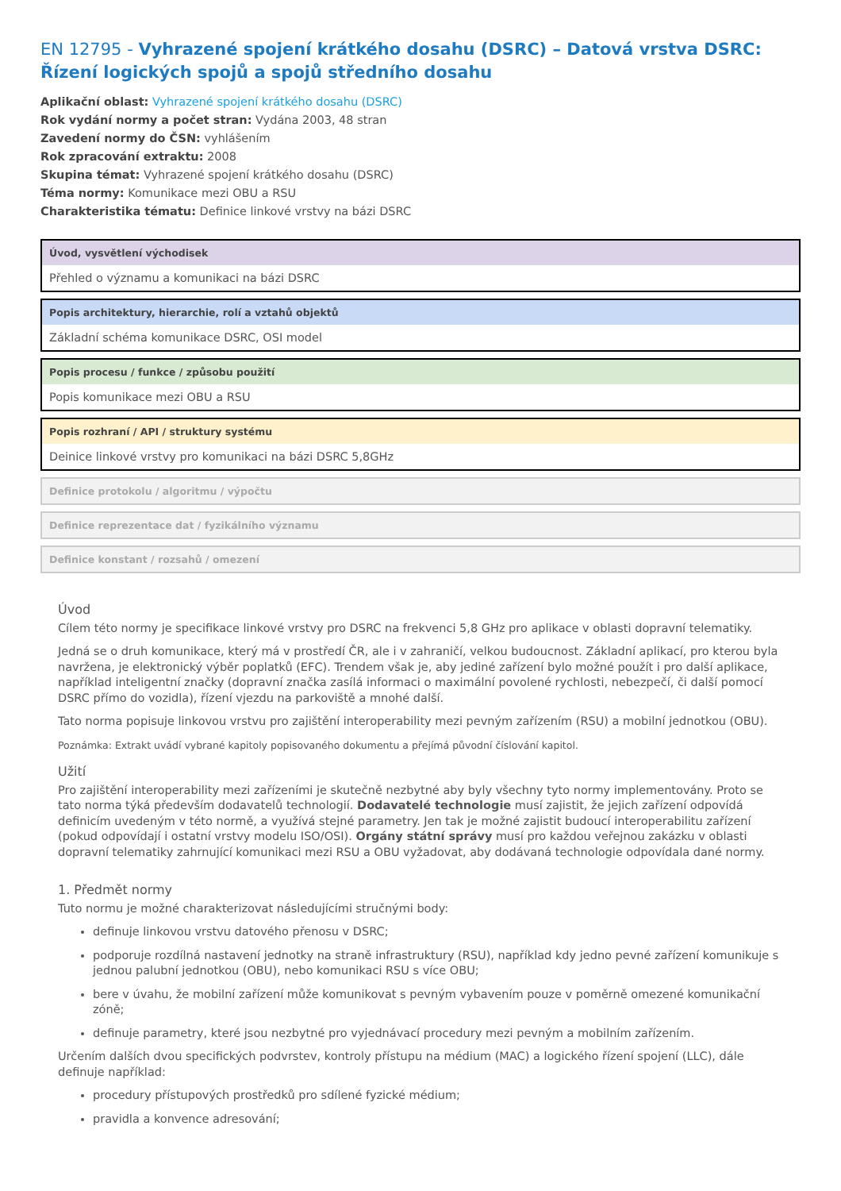EN 12795 - Vyhrazené spojení krátkého dosahu (DSRC) – Datová vrstva DSRC: Řízení logických spojů a spojů středního dosahu
Aplikační oblast: Vyhrazené spojení krátkého dosahu (DSRC)
Rok vydání normy a počet stran: Vydána 2003, 48 stran
Zavedení normy do ČSN: vyhlášením
Rok zpracování extraktu: 2008
Skupina témat: Vyhrazené spojení krátkého dosahu (DSRC)
Téma normy: Komunikace mezi OBU a RSU
Charakteristika tématu: Definice linkové vrstvy na bázi DSRC
Úvod, vysvětlení východisek
Přehled o významu a komunikaci na bázi DSRC
Popis architektury, hierarchie, rolí a vztahů objektů
Základní schéma komunikace DSRC, OSI model
Popis procesu / funkce / způsobu použití
Popis komunikace mezi OBU a RSU
Popis rozhraní / API / struktury systému
Deinice linkové vrstvy pro komunikaci na bázi DSRC 5,8GHz
Definice protokolu / algoritmu / výpočtu
Definice reprezentace dat / fyzikálního významu
Definice konstant / rozsahů / omezení
Úvod
Cílem této normy je specifikace linkové vrstvy pro DSRC na frekvenci 5,8 GHz pro aplikace v oblasti dopravní telematiky.
Jedná se o druh komunikace, který má v prostředí ČR, ale i v zahraničí, velkou budoucnost. Základní aplikací, pro kterou byla navržena, je elektronický výběr poplatků (EFC). Trendem však je, aby jediné zařízení bylo možné použít i pro další aplikace, například inteligentní značky (dopravní značka zasílá informaci o maximální povolené rychlosti, nebezpečí, či další pomocí DSRC přímo do vozidla), řízení vjezdu na parkoviště a mnohé další.
Tato norma popisuje linkovou vrstvu pro zajištění interoperability mezi pevným zařízením (RSU) a mobilní jednotkou (OBU).
Poznámka: Extrakt uvádí vybrané kapitoly popisovaného dokumentu a přejímá původní číslování kapitol.
Užití
Pro zajištění interoperability mezi zařízeními je skutečně nezbytné aby byly všechny tyto normy implementovány. Proto se tato norma týká především dodavatelů technologií. Dodavatelé technologie musí zajistit, že jejich zařízení odpovídá definicím uvedeným v této normě, a využívá stejné parametry. Jen tak je možné zajistit budoucí interoperabilitu zařízení (pokud odpovídají i ostatní vrstvy modelu ISO/OSI). Orgány státní správy musí pro každou veřejnou zakázku v oblasti dopravní telematiky zahrnující komunikaci mezi RSU a OBU vyžadovat, aby dodávaná technologie odpovídala dané normy.
1. Předmět normy
Tuto normu je možné charakterizovat následujícími stručnými body:
definuje linkovou vrstvu datového přenosu v DSRC;
podporuje rozdílná nastavení jednotky na straně infrastruktury (RSU), například kdy jedno pevné zařízení komunikuje s jednou palubní jednotkou (OBU), nebo komunikaci RSU s více OBU;
bere v úvahu, že mobilní zařízení může komunikovat s pevným vybavením pouze v poměrně omezené komunikační zóně;
definuje parametry, které jsou nezbytné pro vyjednávací procedury mezi pevným a mobilním zařízením.
Určením dalších dvou specifických podvrstev, kontroly přístupu na médium (MAC) a logického řízení spojení (LLC), dále definuje například:
procedury přístupových prostředků pro sdílené fyzické médium;
pravidla a konvence adresování;